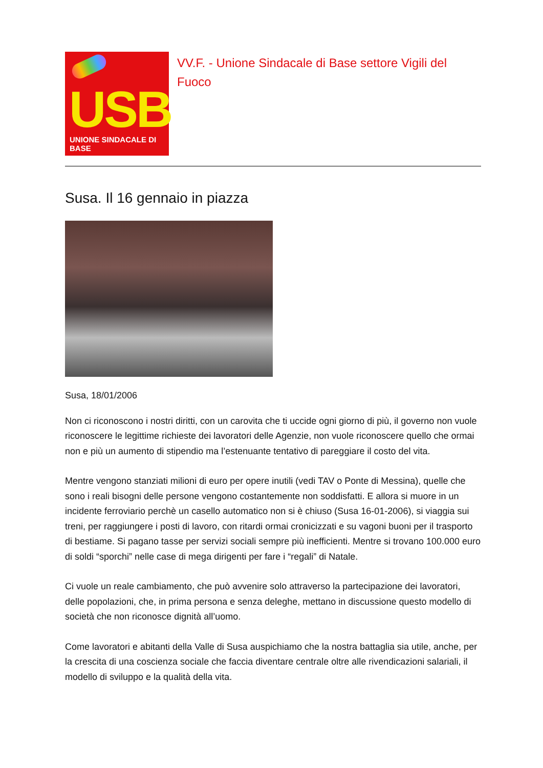USB
UNIONE SINDACALE DI BASE
VV.F. - Unione Sindacale di Base settore Vigili del Fuoco
Susa. Il 16 gennaio in piazza
Susa, 18/01/2006
Non ci riconoscono i nostri diritti, con un carovita che ti uccide ogni giorno di più, il governo non vuole riconoscere le legittime richieste dei lavoratori delle Agenzie, non vuole riconoscere quello che ormai non e più un aumento di stipendio ma l’estenuante tentativo di pareggiare il costo del vita.
Mentre vengono stanziati milioni di euro per opere inutili (vedi TAV o Ponte di Messina), quelle che sono i reali bisogni delle persone vengono costantemente non soddisfatti. E allora si muore in un incidente ferroviario perchè un casello automatico non si è chiuso (Susa 16-01-2006), si viaggia sui treni, per raggiungere i posti di lavoro, con ritardi ormai cronicizzati e su vagoni buoni per il trasporto di bestiame. Si pagano tasse per servizi sociali sempre più inefficienti. Mentre si trovano 100.000 euro di soldi “sporchi” nelle case di mega dirigenti per fare i “regali” di Natale.
Ci vuole un reale cambiamento, che può avvenire solo attraverso la partecipazione dei lavoratori, delle popolazioni, che, in prima persona e senza deleghe, mettano in discussione questo modello di società che non riconosce dignità all’uomo.
Come lavoratori e abitanti della Valle di Susa auspichiamo che la nostra battaglia sia utile, anche, per la crescita di una coscienza sociale che faccia diventare centrale oltre alle rivendicazioni salariali, il modello di sviluppo e la qualità della vita.